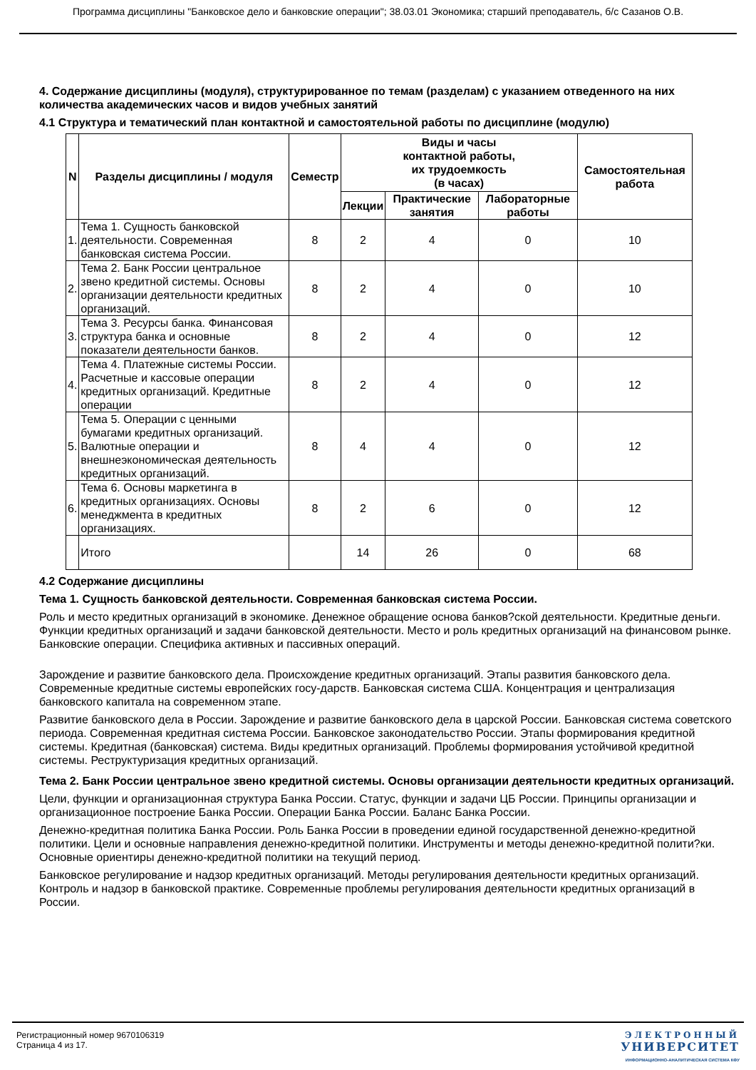Программа дисциплины "Банковское дело и банковские операции"; 38.03.01 Экономика; старший преподаватель, б/с Сазанов О.В.
4. Содержание дисциплины (модуля), структурированное по темам (разделам) с указанием отведенного на них количества академических часов и видов учебных занятий
4.1 Структура и тематический план контактной и самостоятельной работы по дисциплине (модулю)
| N | Разделы дисциплины / модуля | Семестр | Виды и часы контактной работы, их трудоемкость (в часах) | | | Самостоятельная работа |
| --- | --- | --- | --- | --- | --- | --- |
| | | | Лекции | Практические занятия | Лабораторные работы | |
| 1. | Тема 1. Сущность банковской деятельности. Современная банковская система России. | 8 | 2 | 4 | 0 | 10 |
| 2. | Тема 2. Банк России центральное звено кредитной системы. Основы организации деятельности кредитных организаций. | 8 | 2 | 4 | 0 | 10 |
| 3. | Тема 3. Ресурсы банка. Финансовая структура банка и основные показатели деятельности банков. | 8 | 2 | 4 | 0 | 12 |
| 4. | Тема 4. Платежные системы России. Расчетные и кассовые операции кредитных организаций. Кредитные операции | 8 | 2 | 4 | 0 | 12 |
| 5. | Тема 5. Операции с ценными бумагами кредитных организаций. Валютные операции и внешнеэкономическая деятельность кредитных организаций. | 8 | 4 | 4 | 0 | 12 |
| 6. | Тема 6. Основы маркетинга в кредитных организациях. Основы менеджмента в кредитных организациях. | 8 | 2 | 6 | 0 | 12 |
| | Итого | | 14 | 26 | 0 | 68 |
4.2 Содержание дисциплины
Тема 1. Сущность банковской деятельности. Современная банковская система России.
Роль и место кредитных организаций в экономике. Денежное обращение основа банков?ской деятельности. Кредитные деньги. Функции кредитных организаций и задачи банковской деятельности. Место и роль кредитных организаций на финансовом рынке. Банковские операции. Специфика активных и пассивных операций.
Зарождение и развитие банковского дела. Происхождение кредитных организаций. Этапы развития банковского дела. Современные кредитные системы европейских госу-дарств. Банковская система США. Концентрация и централизация банковского капитала на современном этапе.
Развитие банковского дела в России. Зарождение и развитие банковского дела в царской России. Банковская система советского периода. Современная кредитная система России. Банковское законодательство России. Этапы формирования кредитной системы. Кредитная (банковская) система. Виды кредитных организаций. Проблемы формирования устойчивой кредитной системы. Реструктуризация кредитных организаций.
Тема 2. Банк России центральное звено кредитной системы. Основы организации деятельности кредитных организаций.
Цели, функции и организационная структура Банка России. Статус, функции и задачи ЦБ России. Принципы организации и организационное построение Банка России. Операции Банка России. Баланс Банка России.
Денежно-кредитная политика Банка России. Роль Банка России в проведении единой государственной денежно-кредитной политики. Цели и основные направления денежно-кредитной политики. Инструменты и методы денежно-кредитной полити?ки. Основные ориентиры денежно-кредитной политики на текущий период.
Банковское регулирование и надзор кредитных организаций. Методы регулирования деятельности кредитных организаций. Контроль и надзор в банковской практике. Современные проблемы регулирования деятельности кредитных организаций в России.
Регистрационный номер 9670106319
Страница 4 из 17.
ЭЛЕКТРОННЫЙ
УНИВЕРСИТЕТ
ИНФОРМАЦИОННО-АНАЛИТИЧЕСКАЯ СИСТЕМА КФУ